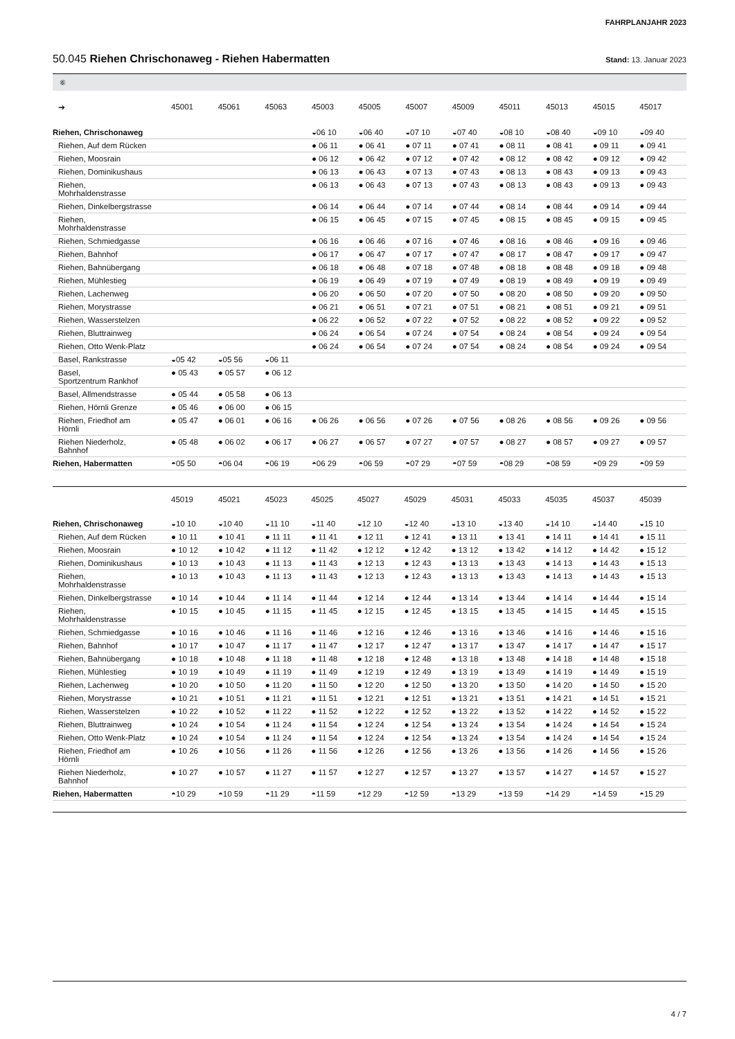FAHRPLANJAHR 2023
50.045 Riehen Chrischonaweg - Riehen Habermatten
Stand: 13. Januar 2023
⑥
| ➔ | 45001 | 45061 | 45063 | 45003 | 45005 | 45007 | 45009 | 45011 | 45013 | 45015 | 45017 |
| --- | --- | --- | --- | --- | --- | --- | --- | --- | --- | --- | --- |
| Riehen, Chrischonaweg | | | | ◒06 10 | ◒06 40 | ◒07 10 | ◒07 40 | ◒08 10 | ◒08 40 | ◒09 10 | ◒09 40 |
| Riehen, Auf dem Rücken | | | | ● 06 11 | ● 06 41 | ● 07 11 | ● 07 41 | ● 08 11 | ● 08 41 | ● 09 11 | ● 09 41 |
| Riehen, Moosrain | | | | ● 06 12 | ● 06 42 | ● 07 12 | ● 07 42 | ● 08 12 | ● 08 42 | ● 09 12 | ● 09 42 |
| Riehen, Dominikushaus | | | | ● 06 13 | ● 06 43 | ● 07 13 | ● 07 43 | ● 08 13 | ● 08 43 | ● 09 13 | ● 09 43 |
| Riehen, Mohrhaldenstrasse | | | | ● 06 13 | ● 06 43 | ● 07 13 | ● 07 43 | ● 08 13 | ● 08 43 | ● 09 13 | ● 09 43 |
| Riehen, Dinkelbergstrasse | | | | ● 06 14 | ● 06 44 | ● 07 14 | ● 07 44 | ● 08 14 | ● 08 44 | ● 09 14 | ● 09 44 |
| Riehen, Mohrhaldenstrasse | | | | ● 06 15 | ● 06 45 | ● 07 15 | ● 07 45 | ● 08 15 | ● 08 45 | ● 09 15 | ● 09 45 |
| Riehen, Schmiedgasse | | | | ● 06 16 | ● 06 46 | ● 07 16 | ● 07 46 | ● 08 16 | ● 08 46 | ● 09 16 | ● 09 46 |
| Riehen, Bahnhof | | | | ● 06 17 | ● 06 47 | ● 07 17 | ● 07 47 | ● 08 17 | ● 08 47 | ● 09 17 | ● 09 47 |
| Riehen, Bahnübergang | | | | ● 06 18 | ● 06 48 | ● 07 18 | ● 07 48 | ● 08 18 | ● 08 48 | ● 09 18 | ● 09 48 |
| Riehen, Mühlestieg | | | | ● 06 19 | ● 06 49 | ● 07 19 | ● 07 49 | ● 08 19 | ● 08 49 | ● 09 19 | ● 09 49 |
| Riehen, Lachenweg | | | | ● 06 20 | ● 06 50 | ● 07 20 | ● 07 50 | ● 08 20 | ● 08 50 | ● 09 20 | ● 09 50 |
| Riehen, Morystrasse | | | | ● 06 21 | ● 06 51 | ● 07 21 | ● 07 51 | ● 08 21 | ● 08 51 | ● 09 21 | ● 09 51 |
| Riehen, Wasserstelzen | | | | ● 06 22 | ● 06 52 | ● 07 22 | ● 07 52 | ● 08 22 | ● 08 52 | ● 09 22 | ● 09 52 |
| Riehen, Bluttrainweg | | | | ● 06 24 | ● 06 54 | ● 07 24 | ● 07 54 | ● 08 24 | ● 08 54 | ● 09 24 | ● 09 54 |
| Riehen, Otto Wenk-Platz | | | | ● 06 24 | ● 06 54 | ● 07 24 | ● 07 54 | ● 08 24 | ● 08 54 | ● 09 24 | ● 09 54 |
| Basel, Rankstrasse | ◒05 42 | ◒05 56 | ◒06 11 | | | | | | | | |
| Basel, Sportzentrum Rankhof | ● 05 43 | ● 05 57 | ● 06 12 | | | | | | | | |
| Basel, Allmendstrasse | ● 05 44 | ● 05 58 | ● 06 13 | | | | | | | | |
| Riehen, Hörnli Grenze | ● 05 46 | ● 06 00 | ● 06 15 | | | | | | | | |
| Riehen, Friedhof am Hörnli | ● 05 47 | ● 06 01 | ● 06 16 | ● 06 26 | ● 06 56 | ● 07 26 | ● 07 56 | ● 08 26 | ● 08 56 | ● 09 26 | ● 09 56 |
| Riehen Niederholz, Bahnhof | ● 05 48 | ● 06 02 | ● 06 17 | ● 06 27 | ● 06 57 | ● 07 27 | ● 07 57 | ● 08 27 | ● 08 57 | ● 09 27 | ● 09 57 |
| Riehen, Habermatten | ◓05 50 | ◓06 04 | ◓06 19 | ◓06 29 | ◓06 59 | ◓07 29 | ◓07 59 | ◓08 29 | ◓08 59 | ◓09 29 | ◓09 59 |
| | 45019 | 45021 | 45023 | 45025 | 45027 | 45029 | 45031 | 45033 | 45035 | 45037 | 45039 |
| --- | --- | --- | --- | --- | --- | --- | --- | --- | --- | --- | --- |
| Riehen, Chrischonaweg | ◒10 10 | ◒10 40 | ◒11 10 | ◒11 40 | ◒12 10 | ◒12 40 | ◒13 10 | ◒13 40 | ◒14 10 | ◒14 40 | ◒15 10 |
| Riehen, Auf dem Rücken | ● 10 11 | ● 10 41 | ● 11 11 | ● 11 41 | ● 12 11 | ● 12 41 | ● 13 11 | ● 13 41 | ● 14 11 | ● 14 41 | ● 15 11 |
| Riehen, Moosrain | ● 10 12 | ● 10 42 | ● 11 12 | ● 11 42 | ● 12 12 | ● 12 42 | ● 13 12 | ● 13 42 | ● 14 12 | ● 14 42 | ● 15 12 |
| Riehen, Dominikushaus | ● 10 13 | ● 10 43 | ● 11 13 | ● 11 43 | ● 12 13 | ● 12 43 | ● 13 13 | ● 13 43 | ● 14 13 | ● 14 43 | ● 15 13 |
| Riehen, Mohrhaldenstrasse | ● 10 13 | ● 10 43 | ● 11 13 | ● 11 43 | ● 12 13 | ● 12 43 | ● 13 13 | ● 13 43 | ● 14 13 | ● 14 43 | ● 15 13 |
| Riehen, Dinkelbergstrasse | ● 10 14 | ● 10 44 | ● 11 14 | ● 11 44 | ● 12 14 | ● 12 44 | ● 13 14 | ● 13 44 | ● 14 14 | ● 14 44 | ● 15 14 |
| Riehen, Mohrhaldenstrasse | ● 10 15 | ● 10 45 | ● 11 15 | ● 11 45 | ● 12 15 | ● 12 45 | ● 13 15 | ● 13 45 | ● 14 15 | ● 14 45 | ● 15 15 |
| Riehen, Schmiedgasse | ● 10 16 | ● 10 46 | ● 11 16 | ● 11 46 | ● 12 16 | ● 12 46 | ● 13 16 | ● 13 46 | ● 14 16 | ● 14 46 | ● 15 16 |
| Riehen, Bahnhof | ● 10 17 | ● 10 47 | ● 11 17 | ● 11 47 | ● 12 17 | ● 12 47 | ● 13 17 | ● 13 47 | ● 14 17 | ● 14 47 | ● 15 17 |
| Riehen, Bahnübergang | ● 10 18 | ● 10 48 | ● 11 18 | ● 11 48 | ● 12 18 | ● 12 48 | ● 13 18 | ● 13 48 | ● 14 18 | ● 14 48 | ● 15 18 |
| Riehen, Mühlestieg | ● 10 19 | ● 10 49 | ● 11 19 | ● 11 49 | ● 12 19 | ● 12 49 | ● 13 19 | ● 13 49 | ● 14 19 | ● 14 49 | ● 15 19 |
| Riehen, Lachenweg | ● 10 20 | ● 10 50 | ● 11 20 | ● 11 50 | ● 12 20 | ● 12 50 | ● 13 20 | ● 13 50 | ● 14 20 | ● 14 50 | ● 15 20 |
| Riehen, Morystrasse | ● 10 21 | ● 10 51 | ● 11 21 | ● 11 51 | ● 12 21 | ● 12 51 | ● 13 21 | ● 13 51 | ● 14 21 | ● 14 51 | ● 15 21 |
| Riehen, Wasserstelzen | ● 10 22 | ● 10 52 | ● 11 22 | ● 11 52 | ● 12 22 | ● 12 52 | ● 13 22 | ● 13 52 | ● 14 22 | ● 14 52 | ● 15 22 |
| Riehen, Bluttrainweg | ● 10 24 | ● 10 54 | ● 11 24 | ● 11 54 | ● 12 24 | ● 12 54 | ● 13 24 | ● 13 54 | ● 14 24 | ● 14 54 | ● 15 24 |
| Riehen, Otto Wenk-Platz | ● 10 24 | ● 10 54 | ● 11 24 | ● 11 54 | ● 12 24 | ● 12 54 | ● 13 24 | ● 13 54 | ● 14 24 | ● 14 54 | ● 15 24 |
| Riehen, Friedhof am Hörnli | ● 10 26 | ● 10 56 | ● 11 26 | ● 11 56 | ● 12 26 | ● 12 56 | ● 13 26 | ● 13 56 | ● 14 26 | ● 14 56 | ● 15 26 |
| Riehen Niederholz, Bahnhof | ● 10 27 | ● 10 57 | ● 11 27 | ● 11 57 | ● 12 27 | ● 12 57 | ● 13 27 | ● 13 57 | ● 14 27 | ● 14 57 | ● 15 27 |
| Riehen, Habermatten | ◓10 29 | ◓10 59 | ◓11 29 | ◓11 59 | ◓12 29 | ◓12 59 | ◓13 29 | ◓13 59 | ◓14 29 | ◓14 59 | ◓15 29 |
4 / 7